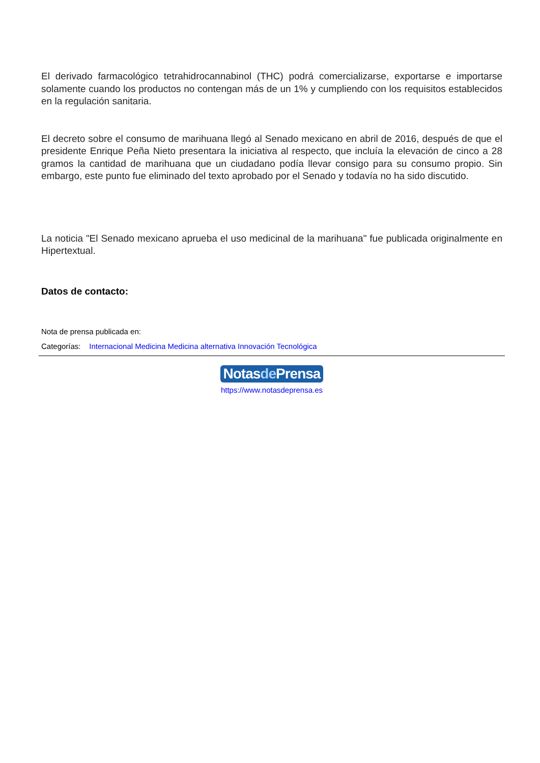El derivado farmacológico tetrahidrocannabinol (THC) podrá comercializarse, exportarse e importarse solamente cuando los productos no contengan más de un 1% y cumpliendo con los requisitos establecidos en la regulación sanitaria.
El decreto sobre el consumo de marihuana llegó al Senado mexicano en abril de 2016, después de que el presidente Enrique Peña Nieto presentara la iniciativa al respecto, que incluía la elevación de cinco a 28 gramos la cantidad de marihuana que un ciudadano podía llevar consigo para su consumo propio. Sin embargo, este punto fue eliminado del texto aprobado por el Senado y todavía no ha sido discutido.
La noticia "El Senado mexicano aprueba el uso medicinal de la marihuana" fue publicada originalmente en Hipertextual.
Datos de contacto:
Nota de prensa publicada en:
Categorías: Internacional Medicina Medicina alternativa Innovación Tecnológica
Notasde Prensa
https://www.notasdeprensa.es